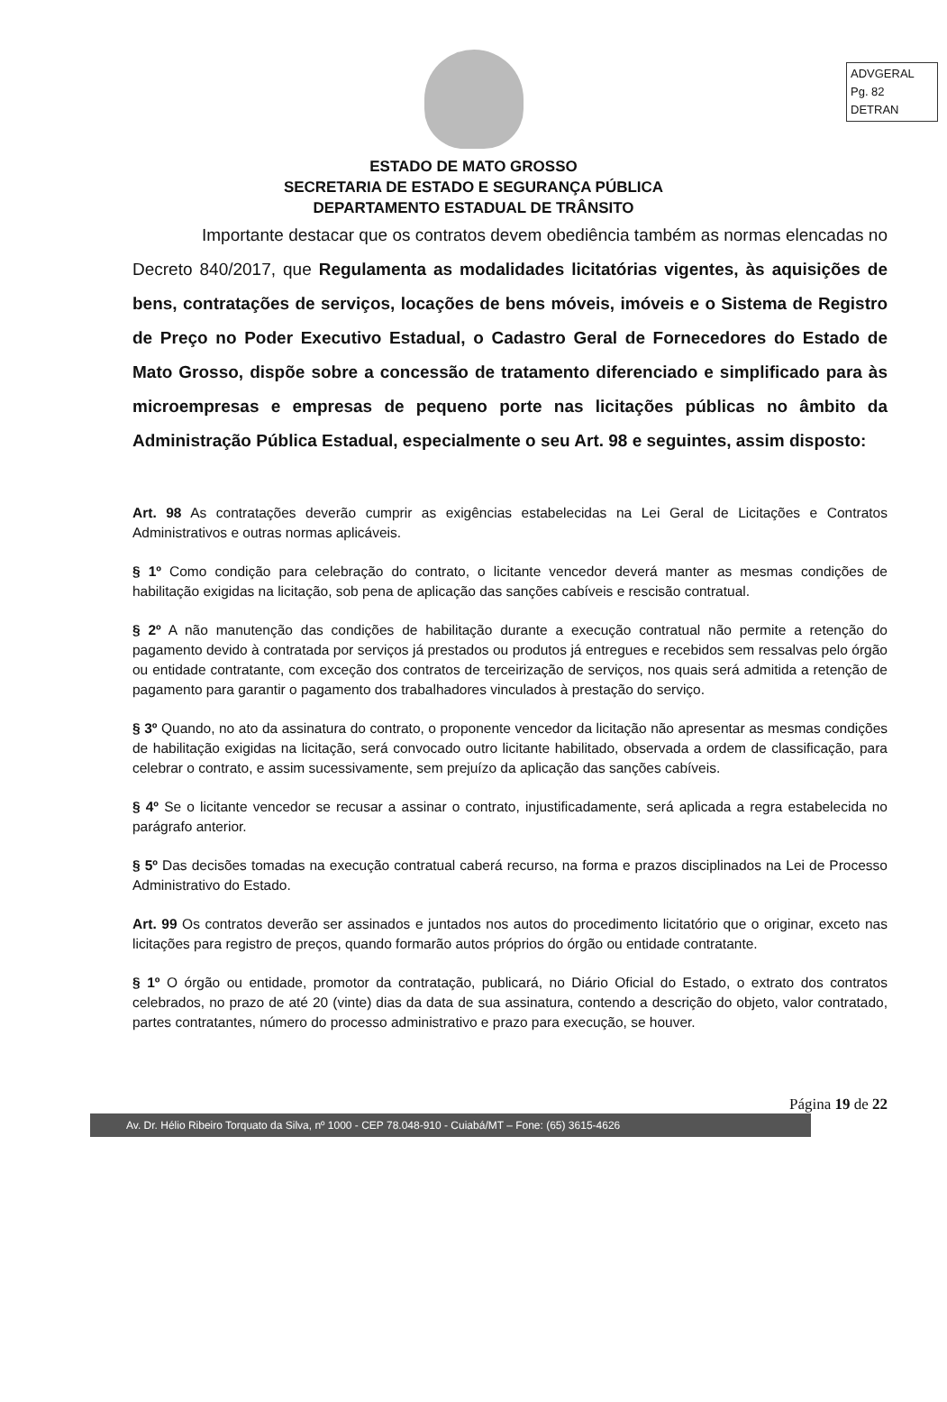ADVGERAL
Pg. 82
DETRAN
ESTADO DE MATO GROSSO
SECRETARIA DE ESTADO E SEGURANÇA PÚBLICA
DEPARTAMENTO ESTADUAL DE TRÂNSITO
Importante destacar que os contratos devem obediência também as normas elencadas no Decreto 840/2017, que Regulamenta as modalidades licitatórias vigentes, às aquisições de bens, contratações de serviços, locações de bens móveis, imóveis e o Sistema de Registro de Preço no Poder Executivo Estadual, o Cadastro Geral de Fornecedores do Estado de Mato Grosso, dispõe sobre a concessão de tratamento diferenciado e simplificado para às microempresas e empresas de pequeno porte nas licitações públicas no âmbito da Administração Pública Estadual, especialmente o seu Art. 98 e seguintes, assim disposto:
Art. 98 As contratações deverão cumprir as exigências estabelecidas na Lei Geral de Licitações e Contratos Administrativos e outras normas aplicáveis.
§ 1º Como condição para celebração do contrato, o licitante vencedor deverá manter as mesmas condições de habilitação exigidas na licitação, sob pena de aplicação das sanções cabíveis e rescisão contratual.
§ 2º A não manutenção das condições de habilitação durante a execução contratual não permite a retenção do pagamento devido à contratada por serviços já prestados ou produtos já entregues e recebidos sem ressalvas pelo órgão ou entidade contratante, com exceção dos contratos de terceirização de serviços, nos quais será admitida a retenção de pagamento para garantir o pagamento dos trabalhadores vinculados à prestação do serviço.
§ 3º Quando, no ato da assinatura do contrato, o proponente vencedor da licitação não apresentar as mesmas condições de habilitação exigidas na licitação, será convocado outro licitante habilitado, observada a ordem de classificação, para celebrar o contrato, e assim sucessivamente, sem prejuízo da aplicação das sanções cabíveis.
§ 4º Se o licitante vencedor se recusar a assinar o contrato, injustificadamente, será aplicada a regra estabelecida no parágrafo anterior.
§ 5º Das decisões tomadas na execução contratual caberá recurso, na forma e prazos disciplinados na Lei de Processo Administrativo do Estado.
Art. 99 Os contratos deverão ser assinados e juntados nos autos do procedimento licitatório que o originar, exceto nas licitações para registro de preços, quando formarão autos próprios do órgão ou entidade contratante.
§ 1º O órgão ou entidade, promotor da contratação, publicará, no Diário Oficial do Estado, o extrato dos contratos celebrados, no prazo de até 20 (vinte) dias da data de sua assinatura, contendo a descrição do objeto, valor contratado, partes contratantes, número do processo administrativo e prazo para execução, se houver.
Página 19 de 22
Av. Dr. Hélio Ribeiro Torquato da Silva, nº 1000 - CEP 78.048-910 - Cuiabá/MT – Fone: (65) 3615-4626